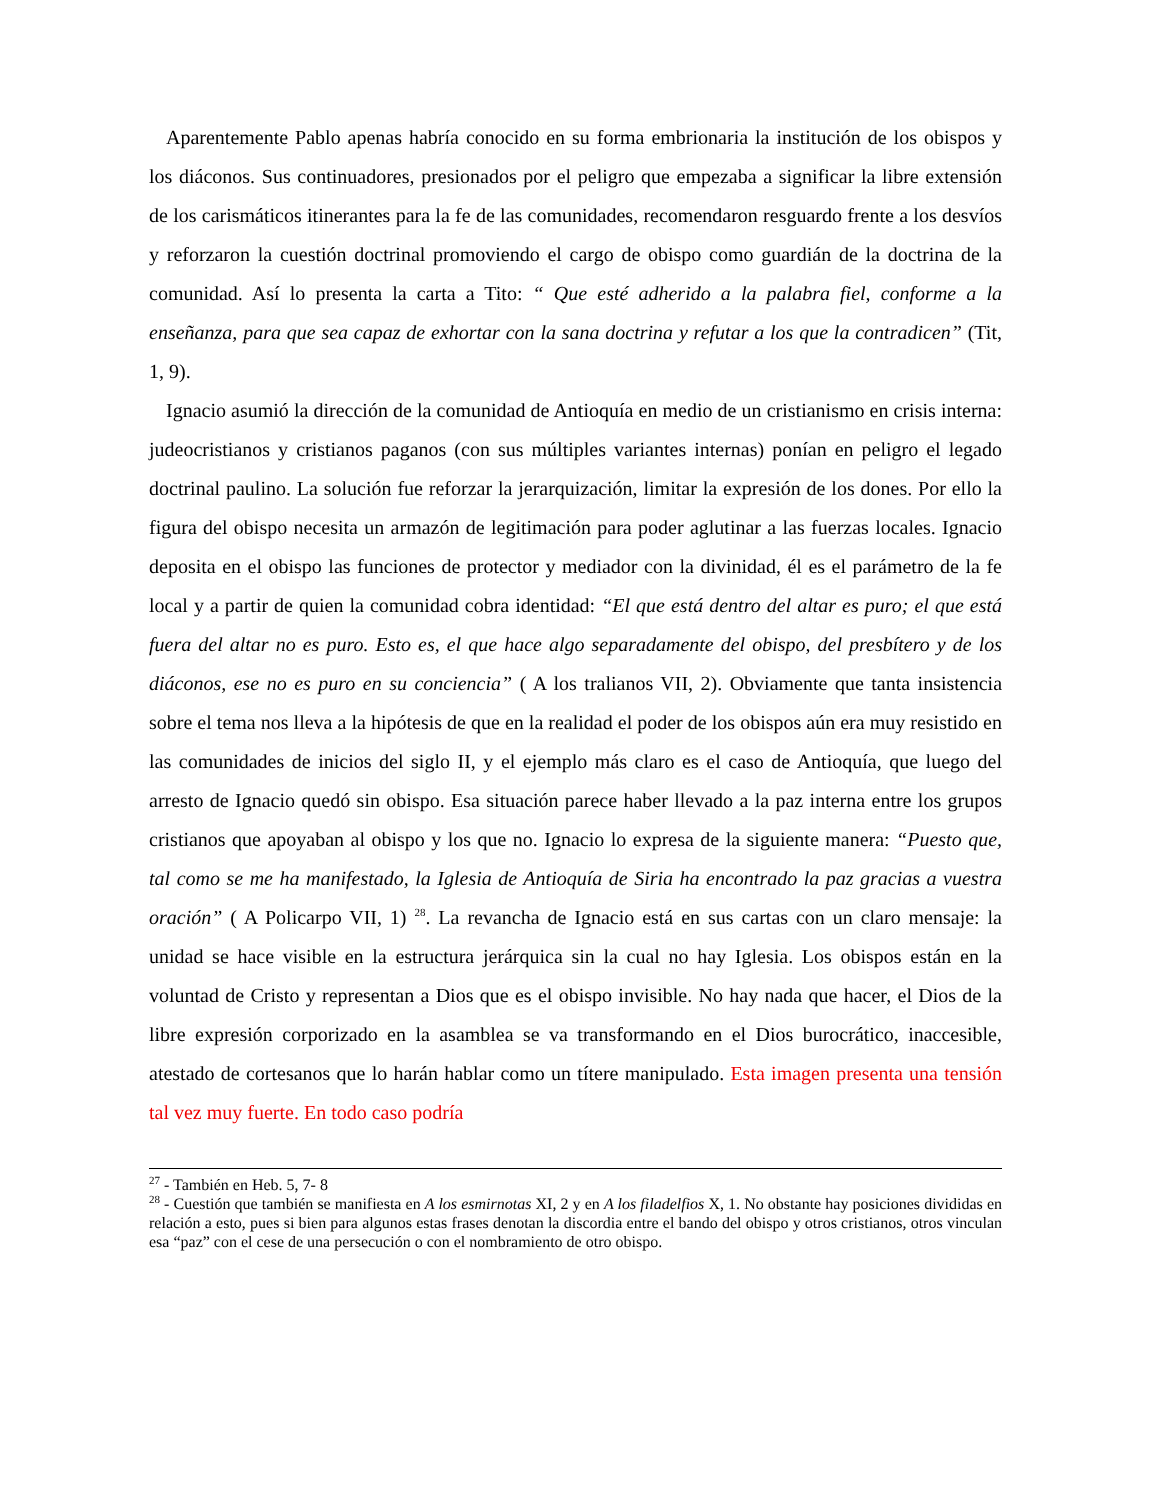Aparentemente Pablo apenas habría conocido en su forma embrionaria la institución de los obispos y los diáconos. Sus continuadores, presionados por el peligro que empezaba a significar la libre extensión de los carismáticos itinerantes para la fe de las comunidades, recomendaron resguardo frente a los desvíos y reforzaron la cuestión doctrinal promoviendo el cargo de obispo como guardián de la doctrina de la comunidad. Así lo presenta la carta a Tito: “ Que esté adherido a la palabra fiel, conforme a la enseñanza, para que sea capaz de exhortar con la sana doctrina y refutar a los que la contradicen” (Tit, 1, 9).
Ignacio asumió la dirección de la comunidad de Antioquía en medio de un cristianismo en crisis interna: judeocristianos y cristianos paganos (con sus múltiples variantes internas) ponían en peligro el legado doctrinal paulino. La solución fue reforzar la jerarquización, limitar la expresión de los dones. Por ello la figura del obispo necesita un armazón de legitimación para poder aglutinar a las fuerzas locales. Ignacio deposita en el obispo las funciones de protector y mediador con la divinidad, él es el parámetro de la fe local y a partir de quien la comunidad cobra identidad: “El que está dentro del altar es puro; el que está fuera del altar no es puro. Esto es, el que hace algo separadamente del obispo, del presbítero y de los diáconos, ese no es puro en su conciencia” ( A los tralianos VII, 2). Obviamente que tanta insistencia sobre el tema nos lleva a la hipótesis de que en la realidad el poder de los obispos aún era muy resistido en las comunidades de inicios del siglo II, y el ejemplo más claro es el caso de Antioquía, que luego del arresto de Ignacio quedó sin obispo. Esa situación parece haber llevado a la paz interna entre los grupos cristianos que apoyaban al obispo y los que no. Ignacio lo expresa de la siguiente manera: “Puesto que, tal como se me ha manifestado, la Iglesia de Antioquía de Siria ha encontrado la paz gracias a vuestra oración” ( A Policarpo VII, 1) <sup>28</sup>. La revancha de Ignacio está en sus cartas con un claro mensaje: la unidad se hace visible en la estructura jerárquica sin la cual no hay Iglesia. Los obispos están en la voluntad de Cristo y representan a Dios que es el obispo invisible. No hay nada que hacer, el Dios de la libre expresión corporizado en la asamblea se va transformando en el Dios burocrático, inaccesible, atestado de cortesanos que lo harán hablar como un títere manipulado. Esta imagen presenta una tensión tal vez muy fuerte. En todo caso podría
<sup>27</sup> - También en Heb. 5, 7- 8
<sup>28</sup> - Cuestión que también se manifiesta en A los esmirnotas XI, 2 y en A los filadelfios X, 1. No obstante hay posiciones divididas en relación a esto, pues si bien para algunos estas frases denotan la discordia entre el bando del obispo y otros cristianos, otros vinculan esa “paz” con el cese de una persecución o con el nombramiento de otro obispo.